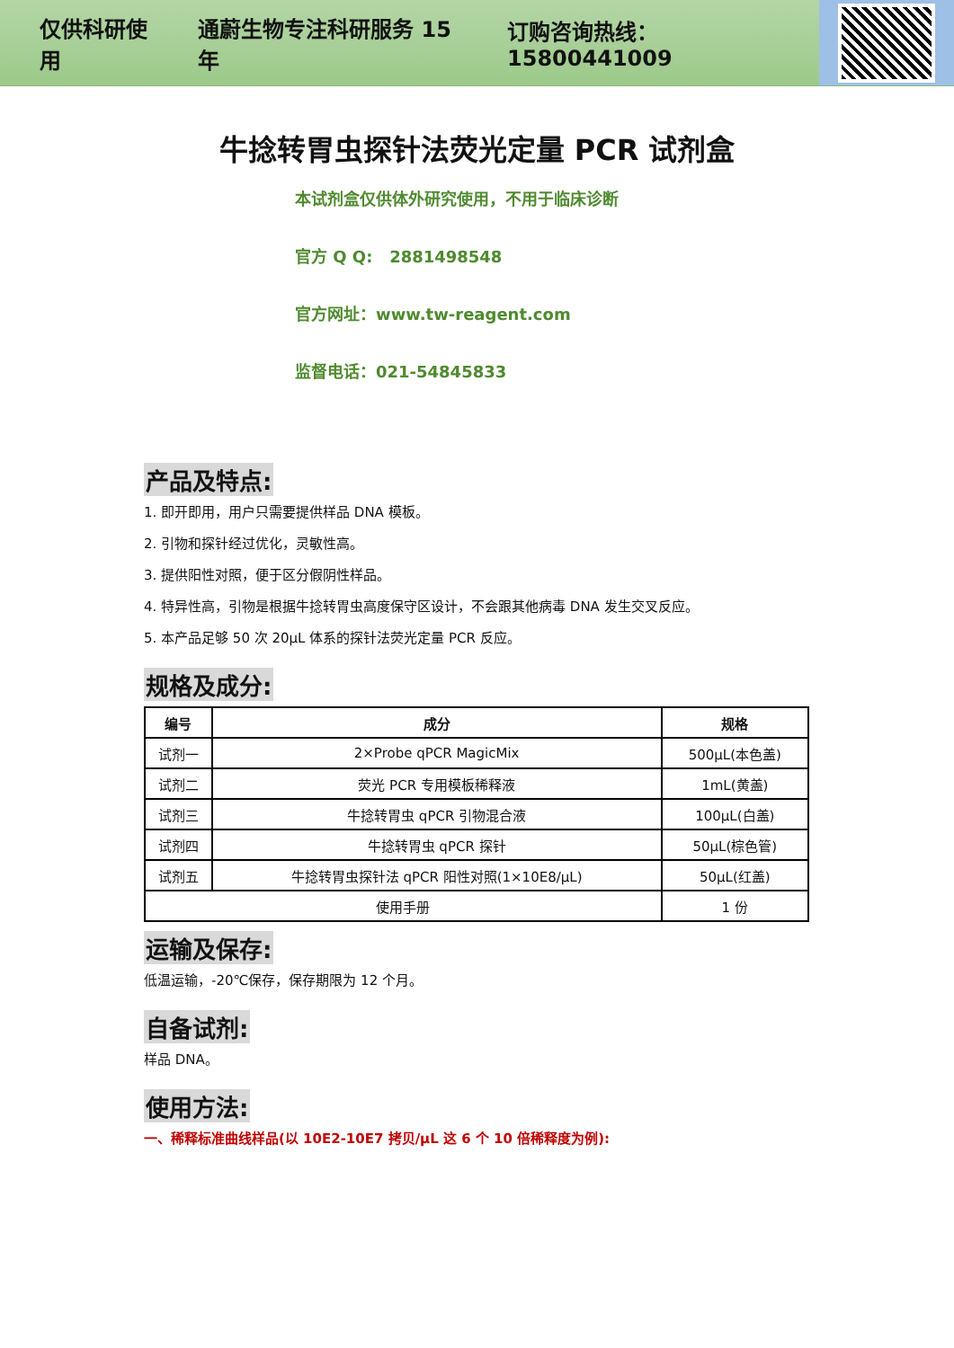仅供科研使用 通蔚生物专注科研服务 15 年 订购咨询热线：15800441009
牛捻转胃虫探针法荧光定量 PCR 试剂盒
本试剂盒仅供体外研究使用，不用于临床诊断
官方 Q Q: 2881498548
官方网址：www.tw-reagent.com
监督电话：021-54845833
产品及特点:
1. 即开即用，用户只需要提供样品 DNA 模板。
2. 引物和探针经过优化，灵敏性高。
3. 提供阳性对照，便于区分假阴性样品。
4. 特异性高，引物是根据牛捻转胃虫高度保守区设计，不会跟其他病毒 DNA 发生交叉反应。
5. 本产品足够 50 次 20μL 体系的探针法荧光定量 PCR 反应。
规格及成分:
| 编号 | 成分 | 规格 |
| --- | --- | --- |
| 试剂一 | 2×Probe qPCR MagicMix | 500μL(本色盖) |
| 试剂二 | 荧光 PCR 专用模板稀释液 | 1mL(黄盖) |
| 试剂三 | 牛捻转胃虫 qPCR 引物混合液 | 100μL(白盖) |
| 试剂四 | 牛捻转胃虫 qPCR 探针 | 50μL(棕色管) |
| 试剂五 | 牛捻转胃虫探针法 qPCR 阳性对照(1×10E8/μL) | 50μL(红盖) |
| 使用手册 | | 1 份 |
运输及保存:
低温运输，-20℃保存，保存期限为 12 个月。
自备试剂:
样品 DNA。
使用方法:
一、稀释标准曲线样品(以 10E2-10E7 拷贝/μL 这 6 个 10 倍稀释度为例):